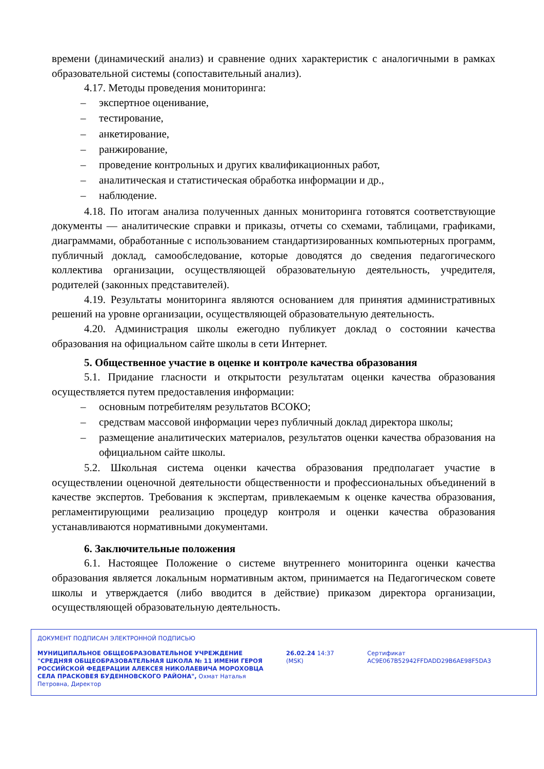времени (динамический анализ) и сравнение одних характеристик с аналогичными в рамках образовательной системы (сопоставительный анализ).
4.17. Методы проведения мониторинга:
– экспертное оценивание,
– тестирование,
– анкетирование,
– ранжирование,
– проведение контрольных и других квалификационных работ,
– аналитическая и статистическая обработка информации и др.,
– наблюдение.
4.18. По итогам анализа полученных данных мониторинга готовятся соответствующие документы — аналитические справки и приказы, отчеты со схемами, таблицами, графиками, диаграммами, обработанные с использованием стандартизированных компьютерных программ, публичный доклад, самообследование, которые доводятся до сведения педагогического коллектива организации, осуществляющей образовательную деятельность, учредителя, родителей (законных представителей).
4.19. Результаты мониторинга являются основанием для принятия административных решений на уровне организации, осуществляющей образовательную деятельность.
4.20. Администрация школы ежегодно публикует доклад о состоянии качества образования на официальном сайте школы в сети Интернет.
5. Общественное участие в оценке и контроле качества образования
5.1. Придание гласности и открытости результатам оценки качества образования осуществляется путем предоставления информации:
– основным потребителям результатов ВСОКО;
– средствам массовой информации через публичный доклад директора школы;
– размещение аналитических материалов, результатов оценки качества образования на официальном сайте школы.
5.2. Школьная система оценки качества образования предполагает участие в осуществлении оценочной деятельности общественности и профессиональных объединений в качестве экспертов. Требования к экспертам, привлекаемым к оценке качества образования, регламентирующими реализацию процедур контроля и оценки качества образования устанавливаются нормативными документами.
6. Заключительные положения
6.1. Настоящее Положение о системе внутреннего мониторинга оценки качества образования является локальным нормативным актом, принимается на Педагогическом совете школы и утверждается (либо вводится в действие) приказом директора организации, осуществляющей образовательную деятельность.
ДОКУМЕНТ ПОДПИСАН ЭЛЕКТРОННОЙ ПОДПИСЬЮ
МУНИЦИПАЛЬНОЕ ОБЩЕОБРАЗОВАТЕЛЬНОЕ УЧРЕЖДЕНИЕ "СРЕДНЯЯ ОБЩЕОБРАЗОВАТЕЛЬНАЯ ШКОЛА № 11 ИМЕНИ ГЕРОЯ РОССИЙСКОЙ ФЕДЕРАЦИИ АЛЕКСЕЯ НИКОЛАЕВИЧА МОРОХОВЦА СЕЛА ПРАСКОВЕЯ БУДЕННОВСКОГО РАЙОНА", Охмат Наталья Петровна, Директор
26.02.24 14:37 (MSK) Сертификат AC9E067B52942FFDADD29B6AE98F5DA3